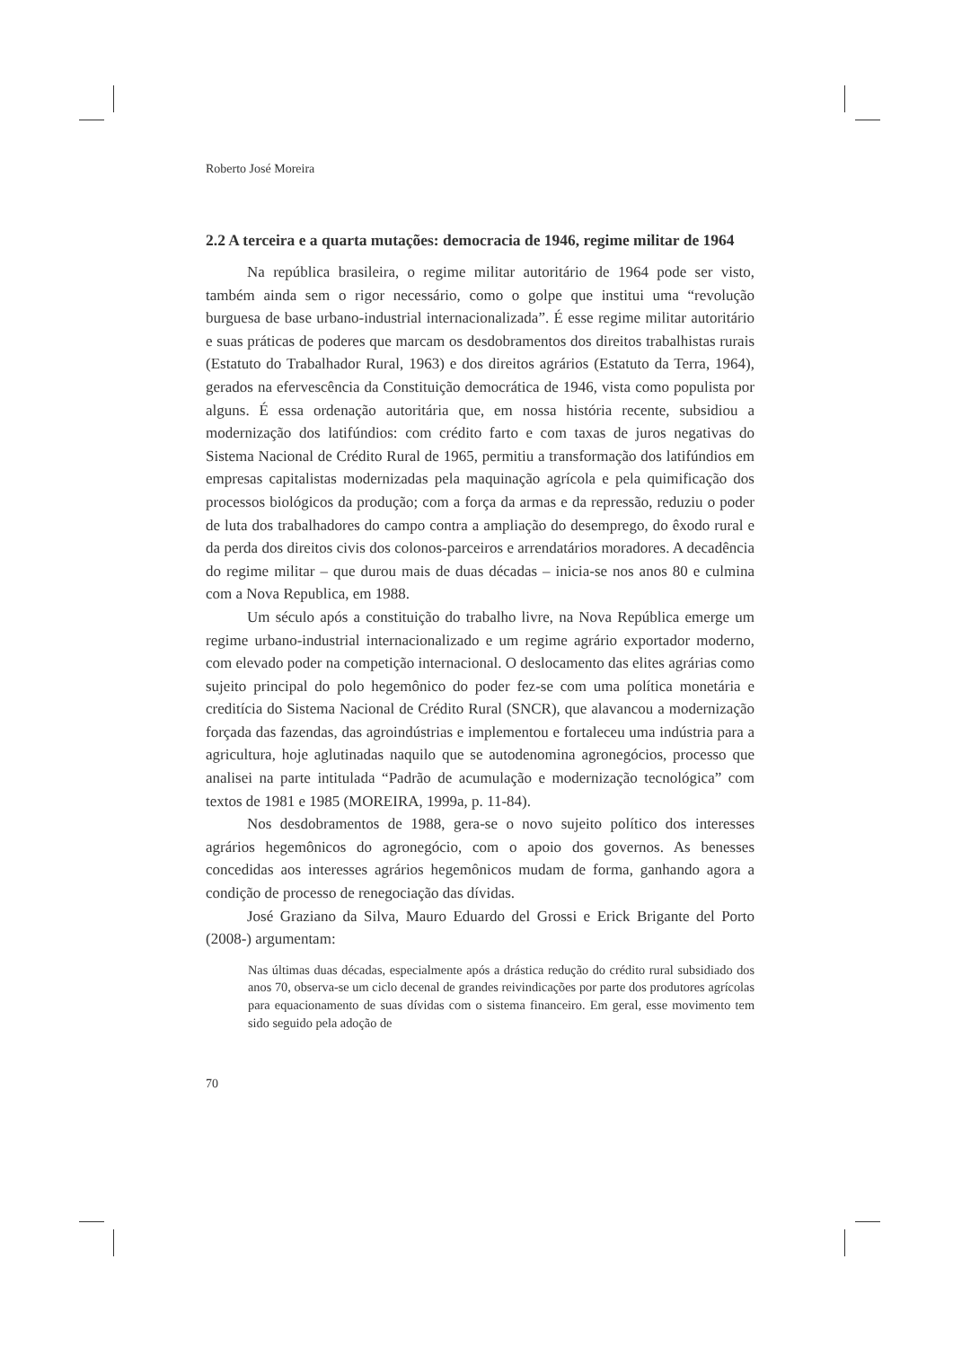Roberto José Moreira
2.2 A terceira e a quarta mutações: democracia de 1946, regime militar de 1964
Na república brasileira, o regime militar autoritário de 1964 pode ser visto, também ainda sem o rigor necessário, como o golpe que institui uma “revolução burguesa de base urbano-industrial internacionalizada”. É esse regime militar autoritário e suas práticas de poderes que marcam os desdobramentos dos direitos trabalhistas rurais (Estatuto do Trabalhador Rural, 1963) e dos direitos agrários (Estatuto da Terra, 1964), gerados na efervescência da Constituição democrática de 1946, vista como populista por alguns. É essa ordenação autoritária que, em nossa história recente, subsidiou a modernização dos latifúndios: com crédito farto e com taxas de juros negativas do Sistema Nacional de Crédito Rural de 1965, permitiu a transformação dos latifúndios em empresas capitalistas modernizadas pela maquinação agrícola e pela quimificação dos processos biológicos da produção; com a força da armas e da repressão, reduziu o poder de luta dos trabalhadores do campo contra a ampliação do desemprego, do êxodo rural e da perda dos direitos civis dos colonos-parceiros e arrendatários moradores. A decadência do regime militar – que durou mais de duas décadas – inicia-se nos anos 80 e culmina com a Nova Republica, em 1988.
Um século após a constituição do trabalho livre, na Nova República emerge um regime urbano-industrial internacionalizado e um regime agrário exportador moderno, com elevado poder na competição internacional. O deslocamento das elites agrárias como sujeito principal do polo hegemônico do poder fez-se com uma política monetária e creditícia do Sistema Nacional de Crédito Rural (SNCR), que alavancou a modernização forçada das fazendas, das agroindústrias e implementou e fortaleceu uma indústria para a agricultura, hoje aglutinadas naquilo que se autodenomina agronegócios, processo que analisei na parte intitulada “Padrão de acumulação e modernização tecnológica” com textos de 1981 e 1985 (MOREIRA, 1999a, p. 11-84).
Nos desdobramentos de 1988, gera-se o novo sujeito político dos interesses agrários hegemônicos do agronegócio, com o apoio dos governos. As benesses concedidas aos interesses agrários hegemônicos mudam de forma, ganhando agora a condição de processo de renegociação das dívidas.
José Graziano da Silva, Mauro Eduardo del Grossi e Erick Brigante del Porto (2008-) argumentam:
Nas últimas duas décadas, especialmente após a drástica redução do crédito rural subsidiado dos anos 70, observa-se um ciclo decenal de grandes reivindicações por parte dos produtores agrícolas para equacionamento de suas dívidas com o sistema financeiro. Em geral, esse movimento tem sido seguido pela adoção de
70